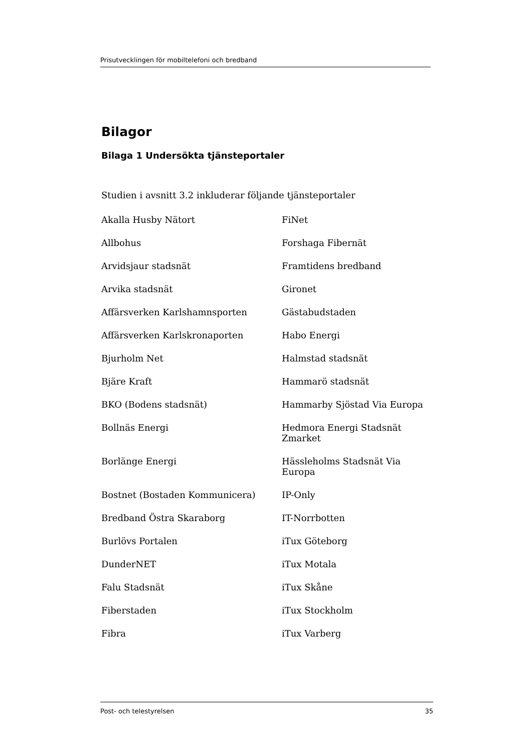Prisutvecklingen för mobiltelefoni och bredband
Bilagor
Bilaga 1 Undersökta tjänsteportaler
Studien i avsnitt 3.2 inkluderar följande tjänsteportaler
Akalla Husby Nätort
FiNet
Allbohus
Forshaga Fibernät
Arvidsjaur stadsnät
Framtidens bredband
Arvika stadsnät
Gironet
Affärsverken Karlshamnsporten
Gästabudstaden
Affärsverken Karlskronaporten
Habo Energi
Bjurholm Net
Halmstad stadsnät
Bjäre Kraft
Hammarö stadsnät
BKO (Bodens stadsnät)
Hammarby Sjöstad Via Europa
Bollnäs Energi
Hedmora Energi Stadsnät Zmarket
Borlänge Energi
Hässleholms Stadsnät Via Europa
Bostnet (Bostaden Kommunicera)
IP-Only
Bredband Östra Skaraborg
IT-Norrbotten
Burlövs Portalen
iTux Göteborg
DunderNET
iTux Motala
Falu Stadsnät
iTux Skåne
Fiberstaden
iTux Stockholm
Fibra
iTux Varberg
Post- och telestyrelsen 35